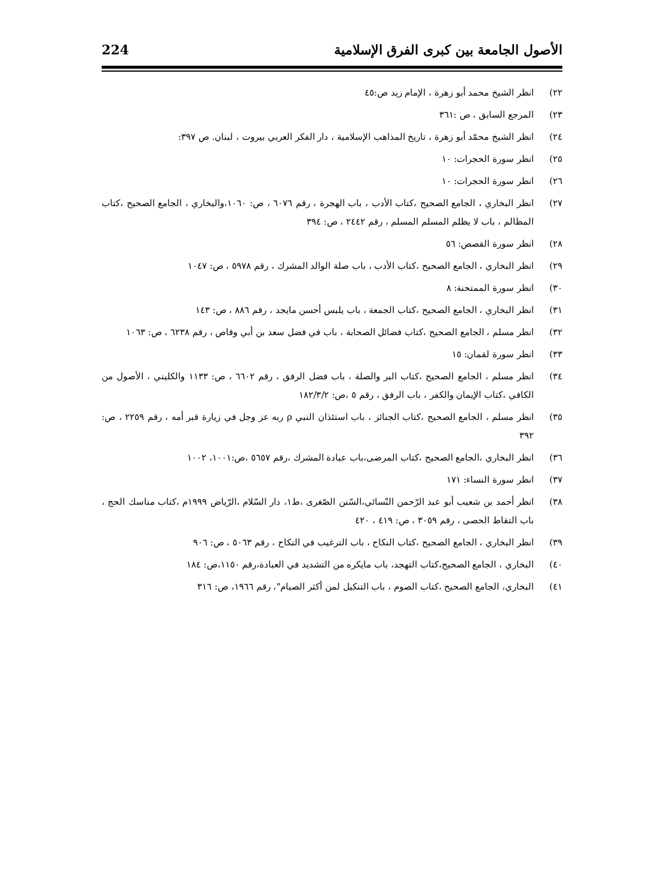الأصول الجامعة بين كبرى الفرق الإسلامية 224
٢٢) انظر الشيخ محمد أبو زهرة ، الإمام زيد ص:٤٥
٢٣) المرجع السابق ، ص :٣٦١
٢٤) انظر الشيخ محمّد أبو زهرة ، تاريخ المذاهب الإسلامية ، دار الفكر العربي بيروت ، لبنان. ص ٣٩٧:
٢٥) انظر سورة الحجرات: ١٠
٢٦) انظر سورة الحجرات: ١٠
٢٧) انظر البخاري ، الجامع الصحيح ،كتاب الأدب ، باب الهجرة ، رقم ٦٠٧٦ ، ص: ١٠٦٠،والبخاري ، الجامع الصحيح ،كتاب المظالم ، باب لا يظلم المسلم المسلم ، رقم ٢٤٤٢ ، ص: ٣٩٤
٢٨) انظر سورة القصص: ٥٦
٢٩) انظر البخاري ، الجامع الصحيح ،كتاب الأدب ، باب صلة الوالد المشرك ، رقم ٥٩٧٨ ، ص: ١٠٤٧
٣٠) انظر سورة الممتحنة: ٨
٣١) انظر البخاري ، الجامع الصحيح ،كتاب الجمعة ، باب يلبس أحسن مايجد ، رقم ٨٨٦ ، ص: ١٤٣
٣٢) انظر مسلم ، الجامع الصحيح ،كتاب فضائل الصحابة ، باب في فضل سعد بن أبي وقاص ، رقم ٦٢٣٨ ، ص: ١٠٦٣
٣٣) انظر سورة لقمان: ١٥
٣٤) انظر مسلم ، الجامع الصحيح ،كتاب البر والصلة ، باب فضل الرفق ، رقم ٦٦٠٢ ، ص: ١١٣٣ والكليني ، الأصول من الكافي ،كتاب الإيمان والكفر ، باب الرفق ، رقم ٥ ،ص: ١٨٢/٣/٢
٣٥) انظر مسلم ، الجامع الصحيح ،كتاب الجنائز ، باب استئذان النبي ρ ربه عز وجل في زيارة قبر أمه ، رقم ٢٢٥٩ ، ص: ٣٩٢
٣٦) انظر البخاري ،الجامع الصحيح ،كتاب المرضى،باب عيادة المشرك ،رقم ٥٦٥٧ ،ص:١٠٠١، ١٠٠٢
٣٧) انظر سورة النساء: ١٧١
٣٨) انظر أحمد بن شعيب أبو عبد الرّحمن النّسائي،السّنن الصّغرى ،ط١، دار السّلام ،الرّياض ١٩٩٩م ،كتاب مناسك الحج ، باب التقاط الحصى ، رقم ٣٠٥٩ ، ص: ٤١٩ ، ٤٢٠
٣٩) انظر البخاري ، الجامع الصحيح ،كتاب النكاح ، باب الترغيب في النكاح ، رقم ٥٠٦٣ ، ص: ٩٠٦
٤٠) البخاري ، الجامع الصحيح،كتاب التهجد، باب مايكره من التشديد في العبادة،رقم ١١٥٠،ص: ١٨٤
٤١) البخاري، الجامع الصحيح ،كتاب الصوم ، باب التنكيل لمن أكثر الصيام"، رقم ١٩٦٦، ص: ٣١٦